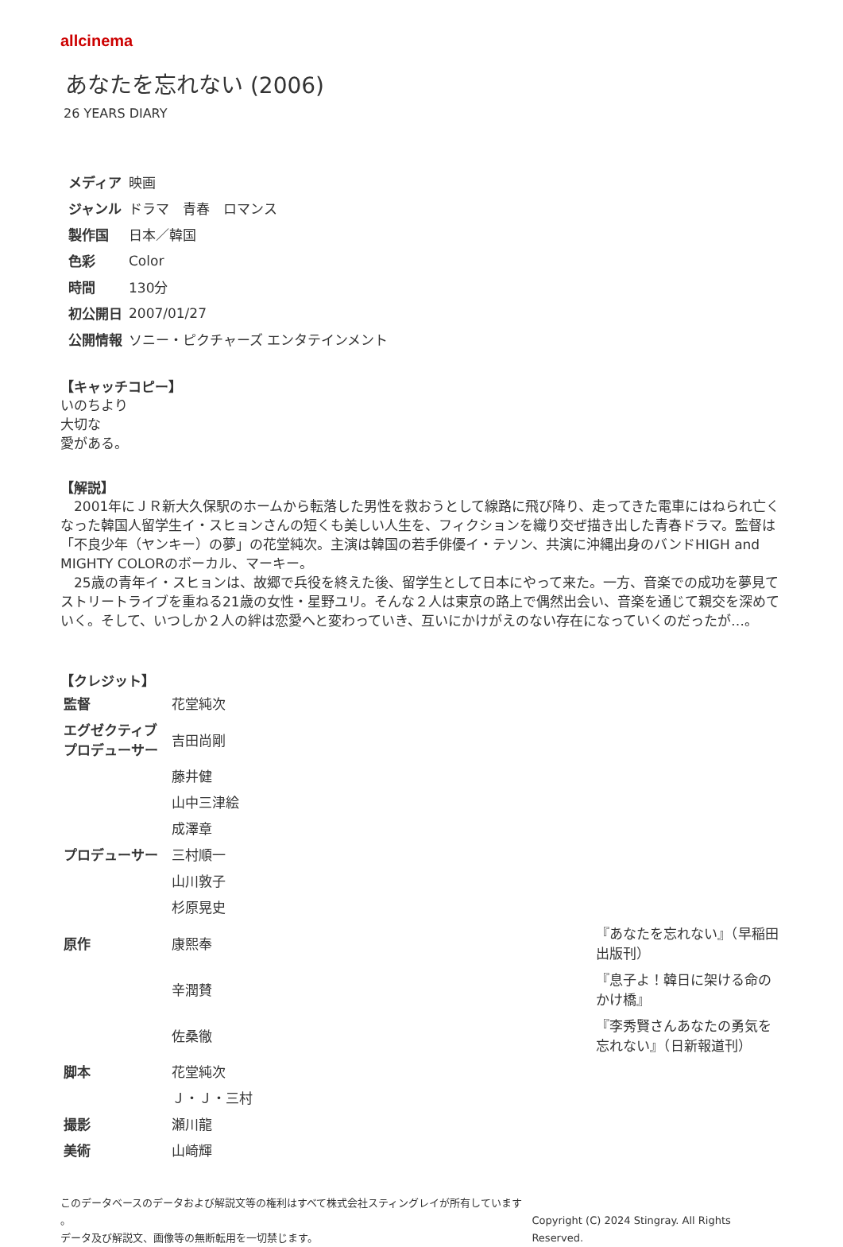allcinema
あなたを忘れない (2006)
26 YEARS DIARY
| メディア | 映画 |
| ジャンル | ドラマ 青春 ロマンス |
| 製作国 | 日本／韓国 |
| 色彩 | Color |
| 時間 | 130分 |
| 初公開日 | 2007/01/27 |
| 公開情報 | ソニー・ピクチャーズ エンタテインメント |
【キャッチコピー】
いのちより
大切な
愛がある。
【解説】
　2001年にＪＲ新大久保駅のホームから転落した男性を救おうとして線路に飛び降り、走ってきた電車にはねられ亡くなった韓国人留学生イ・スヒョンさんの短くも美しい人生を、フィクションを織り交ぜ描き出した青春ドラマ。監督は「不良少年（ヤンキー）の夢」の花堂純次。主演は韓国の若手俳優イ・テソン、共演に沖縄出身のバンドHIGH and MIGHTY COLORのボーカル、マーキー。
　25歳の青年イ・スヒョンは、故郷で兵役を終えた後、留学生として日本にやって来た。一方、音楽での成功を夢見てストリートライブを重ねる21歳の女性・星野ユリ。そんな２人は東京の路上で偶然出会い、音楽を通じて親交を深めていく。そして、いつしか２人の絆は恋愛へと変わっていき、互いにかけがえのない存在になっていくのだったが…。
【クレジット】
| 監督 | 花堂純次 | |
| エグゼクティブ プロデューサー | 吉田尚剛 | |
| | 藤井健 | |
| | 山中三津絵 | |
| | 成澤章 | |
| プロデューサー | 三村順一 | |
| | 山川敦子 | |
| | 杉原晃史 | |
| 原作 | 康熙奉 | 『あなたを忘れない』（早稲田出版刊） |
| | 辛潤賛 | 『息子よ！韓日に架ける命のかけ橋』 |
| | 佐桑徹 | 『李秀賢さんあなたの勇気を忘れない』（日新報道刊） |
| 脚本 | 花堂純次 | |
| | Ｊ・Ｊ・三村 | |
| 撮影 | 瀬川龍 | |
| 美術 | 山崎輝 | |
このデータベースのデータおよび解説文等の権利はすべて株式会社スティングレイが所有しています 。
データ及び解説文、画像等の無断転用を一切禁じます。
Copyright (C) 2024 Stingray. All Rights Reserved.